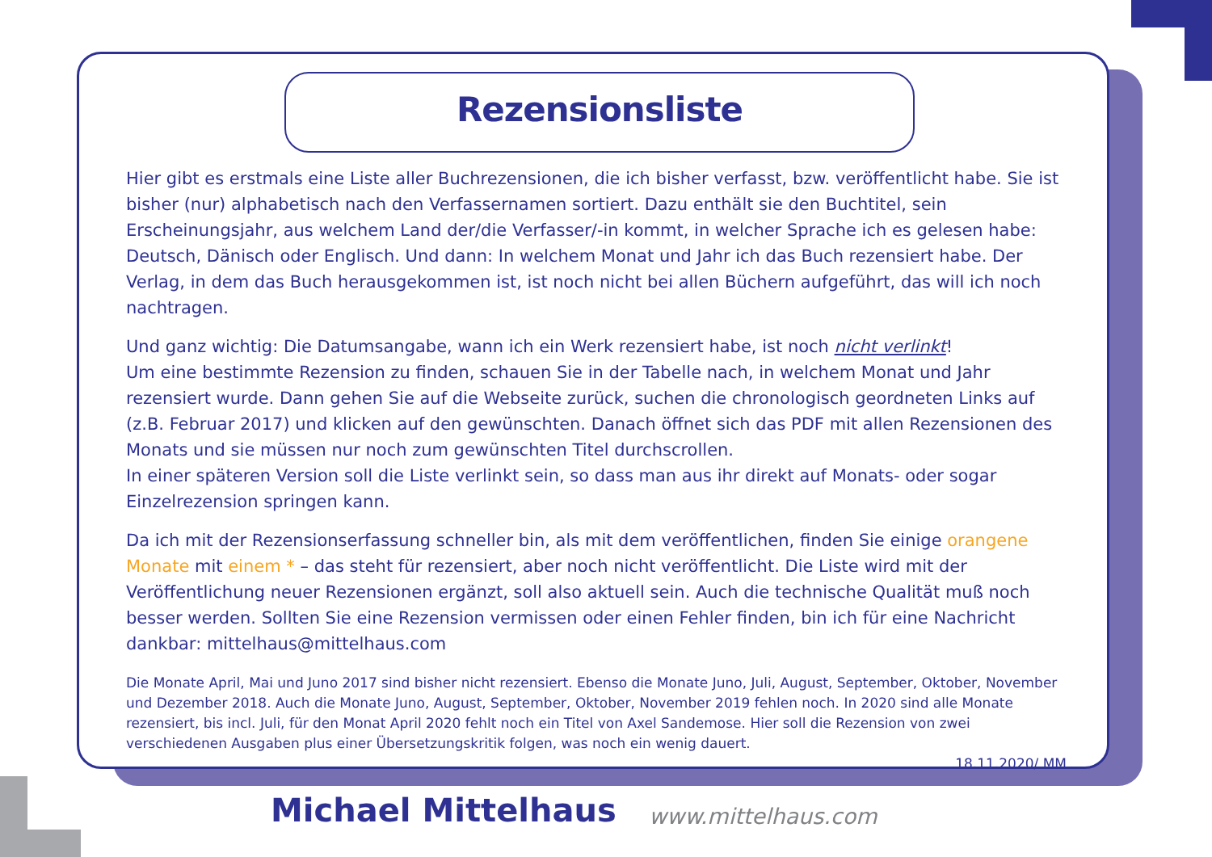Rezensionsliste
Hier gibt es erstmals eine Liste aller Buchrezensionen, die ich bisher verfasst, bzw. veröffentlicht habe. Sie ist bisher (nur) alphabetisch nach den Verfassernamen sortiert. Dazu enthält sie den Buchtitel, sein Erscheinungsjahr, aus welchem Land der/die Verfasser/-in kommt, in welcher Sprache ich es gelesen habe: Deutsch, Dänisch oder Englisch. Und dann: In welchem Monat und Jahr ich das Buch rezensiert habe. Der Verlag, in dem das Buch herausgekommen ist, ist noch nicht bei allen Büchern aufgeführt, das will ich noch nachtragen.
Und ganz wichtig: Die Datumsangabe, wann ich ein Werk rezensiert habe, ist noch nicht verlinkt!
Um eine bestimmte Rezension zu finden, schauen Sie in der Tabelle nach, in welchem Monat und Jahr rezensiert wurde. Dann gehen Sie auf die Webseite zurück, suchen die chronologisch geordneten Links auf (z.B. Februar 2017) und klicken auf den gewünschten. Danach öffnet sich das PDF mit allen Rezensionen des Monats und sie müssen nur noch zum gewünschten Titel durchscrollen.
In einer späteren Version soll die Liste verlinkt sein, so dass man aus ihr direkt auf Monats- oder sogar Einzelrezension springen kann.
Da ich mit der Rezensionserfassung schneller bin, als mit dem veröffentlichen, finden Sie einige orangene Monate mit einem * – das steht für rezensiert, aber noch nicht veröffentlicht. Die Liste wird mit der Veröffentlichung neuer Rezensionen ergänzt, soll also aktuell sein. Auch die technische Qualität muß noch besser werden. Sollten Sie eine Rezension vermissen oder einen Fehler finden, bin ich für eine Nachricht dankbar: mittelhaus@mittelhaus.com
Die Monate April, Mai und Juno 2017 sind bisher nicht rezensiert. Ebenso die Monate Juno, Juli, August, September, Oktober, November und Dezember 2018. Auch die Monate Juno, August, September, Oktober, November 2019 fehlen noch. In 2020 sind alle Monate rezensiert, bis incl. Juli, für den Monat April 2020 fehlt noch ein Titel von Axel Sandemose. Hier soll die Rezension von zwei verschiedenen Ausgaben plus einer Übersetzungskritik folgen, was noch ein wenig dauert.
18.11.2020/ MM
Michael Mittelhaus www.mittelhaus.com